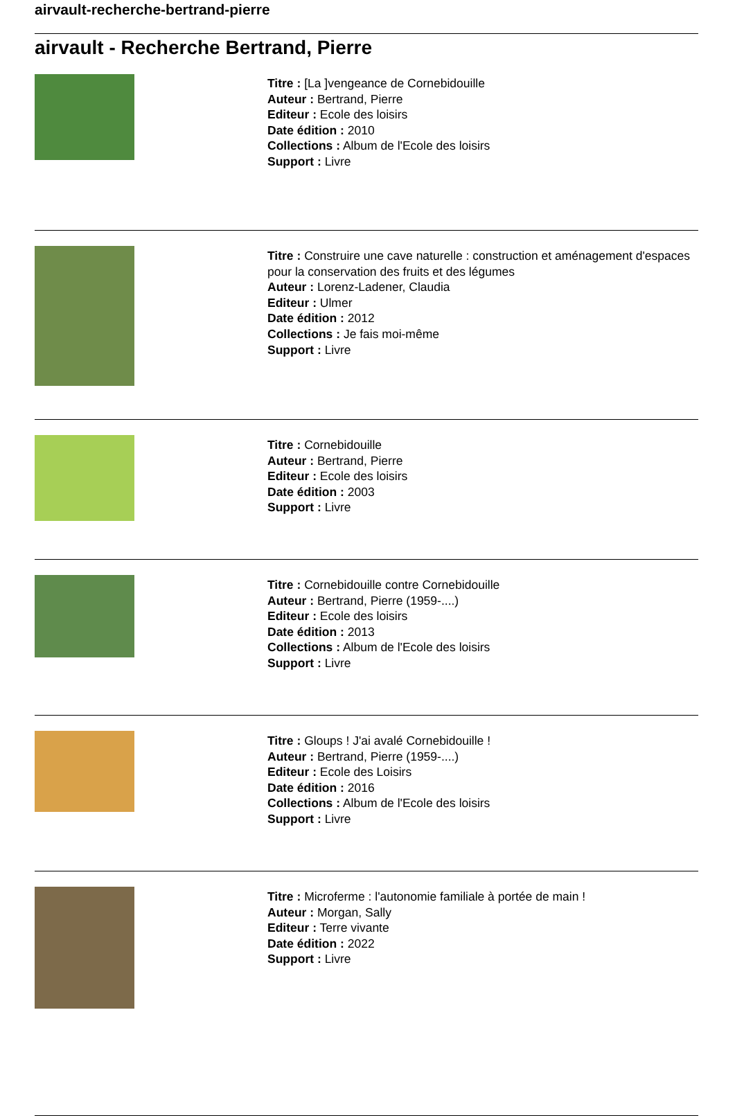airvault-recherche-bertrand-pierre
airvault - Recherche Bertrand, Pierre
Titre : [La ]vengeance de Cornebidouille
Auteur : Bertrand, Pierre
Editeur : Ecole des loisirs
Date édition : 2010
Collections : Album de l'Ecole des loisirs
Support : Livre
Titre : Construire une cave naturelle : construction et aménagement d'espaces pour la conservation des fruits et des légumes
Auteur : Lorenz-Ladener, Claudia
Editeur : Ulmer
Date édition : 2012
Collections : Je fais moi-même
Support : Livre
Titre : Cornebidouille
Auteur : Bertrand, Pierre
Editeur : Ecole des loisirs
Date édition : 2003
Support : Livre
Titre : Cornebidouille contre Cornebidouille
Auteur : Bertrand, Pierre (1959-....)
Editeur : Ecole des loisirs
Date édition : 2013
Collections : Album de l'Ecole des loisirs
Support : Livre
Titre : Gloups ! J'ai avalé Cornebidouille !
Auteur : Bertrand, Pierre (1959-....)
Editeur : Ecole des Loisirs
Date édition : 2016
Collections : Album de l'Ecole des loisirs
Support : Livre
Titre : Microferme : l'autonomie familiale à portée de main !
Auteur : Morgan, Sally
Editeur : Terre vivante
Date édition : 2022
Support : Livre